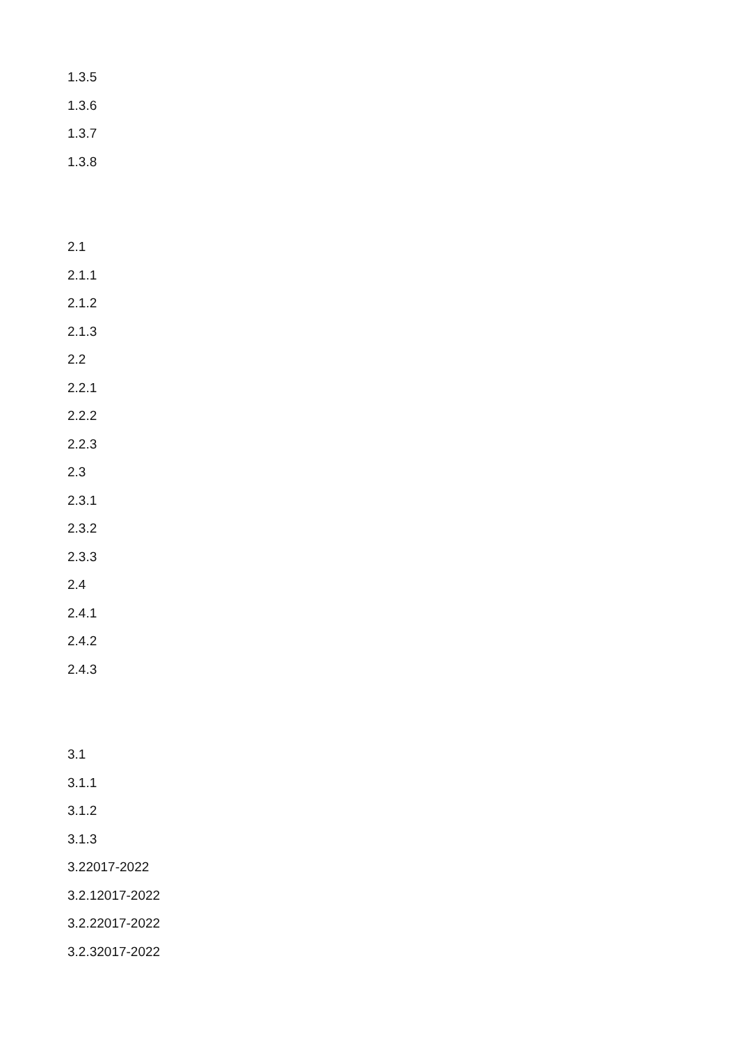1.3.5
1.3.6
1.3.7
1.3.8
2.1
2.1.1
2.1.2
2.1.3
2.2
2.2.1
2.2.2
2.2.3
2.3
2.3.1
2.3.2
2.3.3
2.4
2.4.1
2.4.2
2.4.3
3.1
3.1.1
3.1.2
3.1.3
3.22017-2022
3.2.12017-2022
3.2.22017-2022
3.2.32017-2022